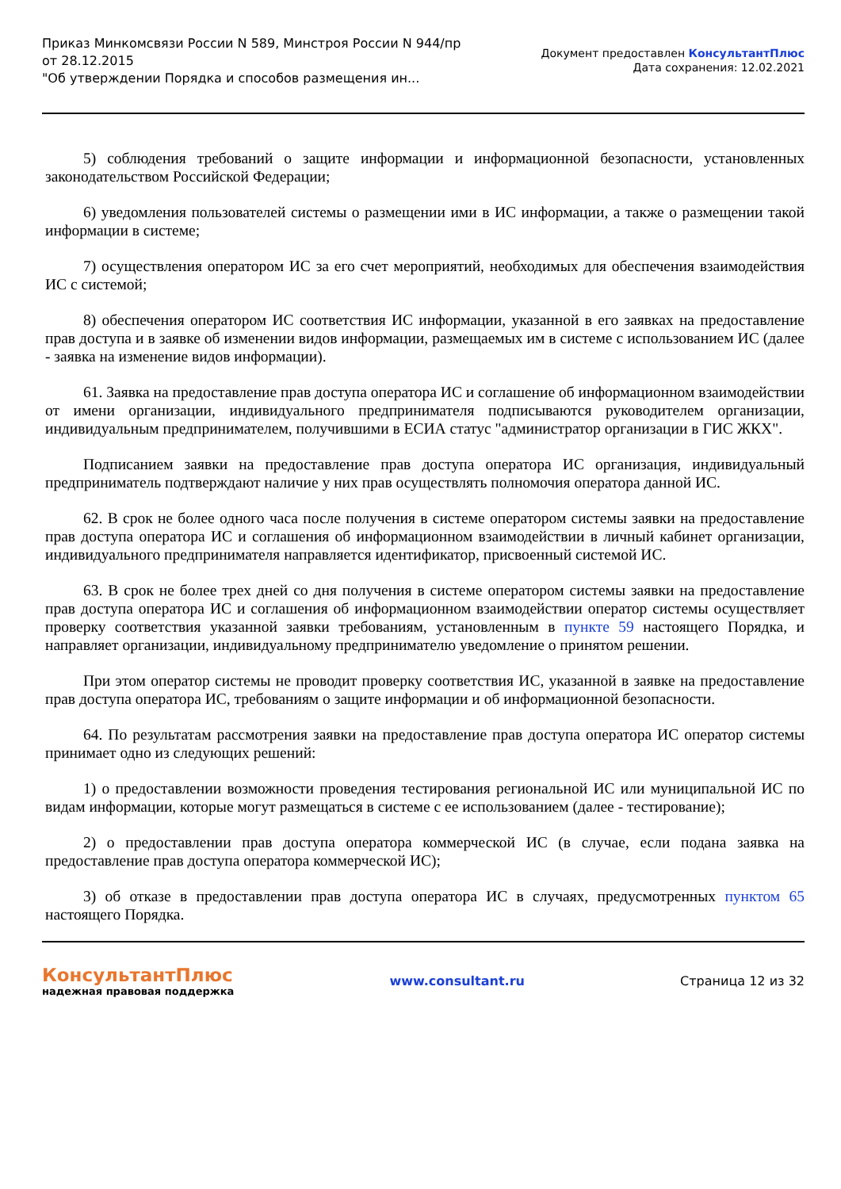Приказ Минкомсвязи России N 589, Минстроя России N 944/пр
от 28.12.2015
"Об утверждении Порядка и способов размещения ин...
Документ предоставлен КонсультантПлюс
Дата сохранения: 12.02.2021
5) соблюдения требований о защите информации и информационной безопасности, установленных законодательством Российской Федерации;
6) уведомления пользователей системы о размещении ими в ИС информации, а также о размещении такой информации в системе;
7) осуществления оператором ИС за его счет мероприятий, необходимых для обеспечения взаимодействия ИС с системой;
8) обеспечения оператором ИС соответствия ИС информации, указанной в его заявках на предоставление прав доступа и в заявке об изменении видов информации, размещаемых им в системе с использованием ИС (далее - заявка на изменение видов информации).
61. Заявка на предоставление прав доступа оператора ИС и соглашение об информационном взаимодействии от имени организации, индивидуального предпринимателя подписываются руководителем организации, индивидуальным предпринимателем, получившими в ЕСИА статус "администратор организации в ГИС ЖКХ".
Подписанием заявки на предоставление прав доступа оператора ИС организация, индивидуальный предприниматель подтверждают наличие у них прав осуществлять полномочия оператора данной ИС.
62. В срок не более одного часа после получения в системе оператором системы заявки на предоставление прав доступа оператора ИС и соглашения об информационном взаимодействии в личный кабинет организации, индивидуального предпринимателя направляется идентификатор, присвоенный системой ИС.
63. В срок не более трех дней со дня получения в системе оператором системы заявки на предоставление прав доступа оператора ИС и соглашения об информационном взаимодействии оператор системы осуществляет проверку соответствия указанной заявки требованиям, установленным в пункте 59 настоящего Порядка, и направляет организации, индивидуальному предпринимателю уведомление о принятом решении.
При этом оператор системы не проводит проверку соответствия ИС, указанной в заявке на предоставление прав доступа оператора ИС, требованиям о защите информации и об информационной безопасности.
64. По результатам рассмотрения заявки на предоставление прав доступа оператора ИС оператор системы принимает одно из следующих решений:
1) о предоставлении возможности проведения тестирования региональной ИС или муниципальной ИС по видам информации, которые могут размещаться в системе с ее использованием (далее - тестирование);
2) о предоставлении прав доступа оператора коммерческой ИС (в случае, если подана заявка на предоставление прав доступа оператора коммерческой ИС);
3) об отказе в предоставлении прав доступа оператора ИС в случаях, предусмотренных пунктом 65 настоящего Порядка.
КонсультантПлюс
надежная правовая поддержка
www.consultant.ru Страница 12 из 32